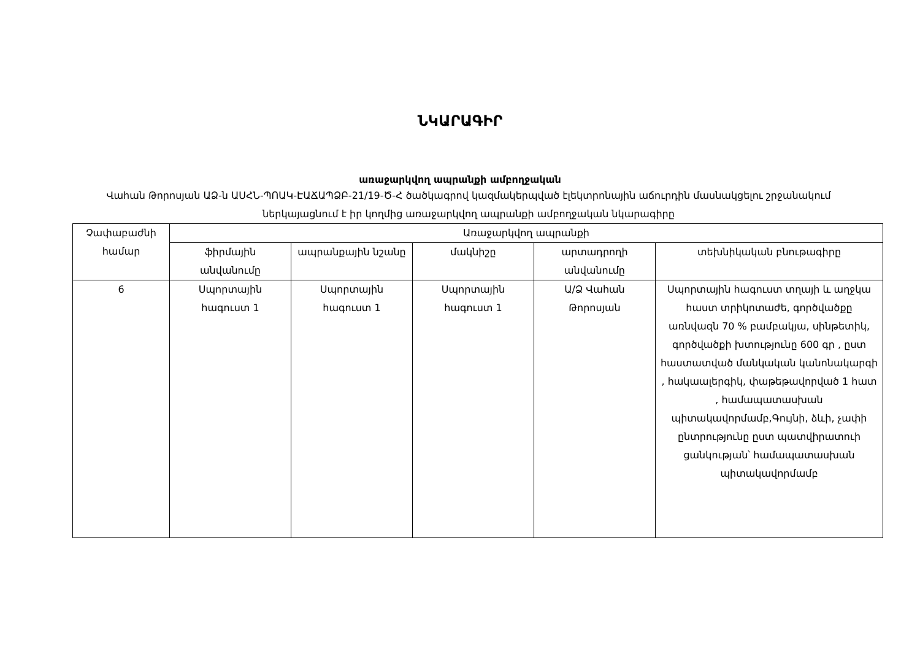ՆԿԱՐԱԳԻՐ
առաջարկվող ապրանքի ամբողջական
Վահան Թորոսյան ԱՁ-ն ԱՍՀՆ-ՊՈԱԿ-ԷԱՃԱՊՁԲ-21/19-Ծ-Հ ծածկագրով կազմակերպված էլեկտրոնային աճուրդին մասնակցելու շրջանակում ներկայացնում է իր կողմից առաջարկվող ապրանքի ամբողջական նկարագիրը
| Չափաբաժնի համար | Առաջարկվող ապրանքի | | | | |
| --- | --- | --- | --- | --- | --- |
| | ֆիրմային անվանումը | ապրանքային նշանը | մակնիշը | արտադրողի անվանումը | տեխնիկական բնութագիրը |
| 6 | Սպորտային հագուստ 1 | Սպորտային հագուստ 1 | Սպորտային հագուստ 1 | Ա/Ձ Վահան Թորոսյան | Սպորտային հագուստ տղայի և աղջկա հաստ տրիկոտաժե, գործվածքը առնվազն 70 % բամբակյա, սինթետիկ, գործվածքի խտությունը 600 գր , ըստ հաստատված մանկական կանոնակարգի , հակաալերգիկ, փաթեթավորված 1 հատ , համապատասխան պիտակավորմամբ,Գույնի, ձևի, չափի ընտրությունը ըստ պատվիրատուի ցանկության՝ համապատասխան պիտակավորմամբ |